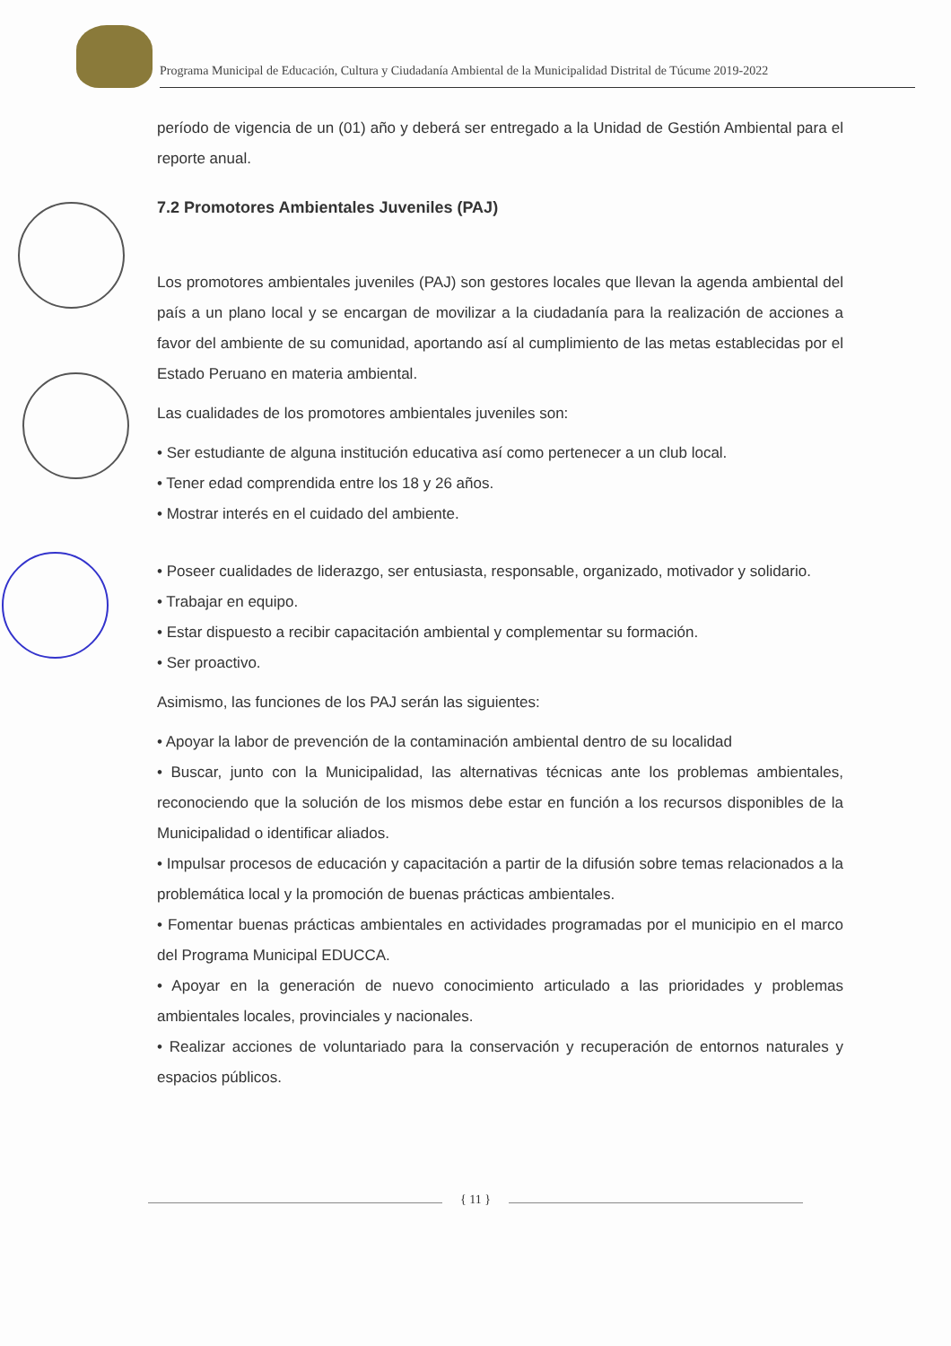Programa Municipal de Educación, Cultura y Ciudadanía Ambiental de la Municipalidad Distrital de Túcume 2019-2022
período de vigencia de un (01) año y deberá ser entregado a la Unidad de Gestión Ambiental para el reporte anual.
7.2 Promotores Ambientales Juveniles (PAJ)
Los promotores ambientales juveniles (PAJ) son gestores locales que llevan la agenda ambiental del país a un plano local y se encargan de movilizar a la ciudadanía para la realización de acciones a favor del ambiente de su comunidad, aportando así al cumplimiento de las metas establecidas por el Estado Peruano en materia ambiental.
Las cualidades de los promotores ambientales juveniles son:
• Ser estudiante de alguna institución educativa así como pertenecer a un club local.
• Tener edad comprendida entre los 18 y 26 años.
• Mostrar interés en el cuidado del ambiente.
• Poseer cualidades de liderazgo, ser entusiasta, responsable, organizado, motivador y solidario.
• Trabajar en equipo.
• Estar dispuesto a recibir capacitación ambiental y complementar su formación.
• Ser proactivo.
Asimismo, las funciones de los PAJ serán las siguientes:
• Apoyar la labor de prevención de la contaminación ambiental dentro de su localidad
• Buscar, junto con la Municipalidad, las alternativas técnicas ante los problemas ambientales, reconociendo que la solución de los mismos debe estar en función a los recursos disponibles de la Municipalidad o identificar aliados.
• Impulsar procesos de educación y capacitación a partir de la difusión sobre temas relacionados a la problemática local y la promoción de buenas prácticas ambientales.
• Fomentar buenas prácticas ambientales en actividades programadas por el municipio en el marco del Programa Municipal EDUCCA.
• Apoyar en la generación de nuevo conocimiento articulado a las prioridades y problemas ambientales locales, provinciales y nacionales.
• Realizar acciones de voluntariado para la conservación y recuperación de entornos naturales y espacios públicos.
{ 11 }